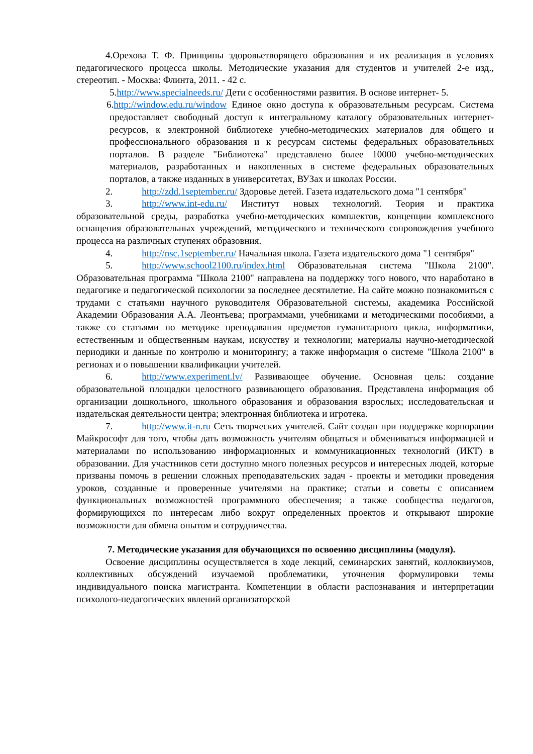4.Орехова Т. Ф. Принципы здоровьетворящего образования и их реализация в условиях педагогического процесса школы. Методические указания для студентов и учителей 2-е изд., стереотип. - Москва: Флинта, 2011. - 42 с.
5.http://www.specialneeds.ru/ Дети с особенностями развития. В основе интернет- 5.
6.http://window.edu.ru/window Единое окно доступа к образовательным ресурсам. Система предоставляет свободный доступ к интегральному каталогу образовательных интернет-ресурсов, к электронной библиотеке учебно-методических материалов для общего и профессионального образования и к ресурсам системы федеральных образовательных порталов. В разделе "Библиотека" представлено более 10000 учебно-методических материалов, разработанных и накопленных в системе федеральных образовательных порталов, а также изданных в университетах, ВУЗах и школах России.
2. http://zdd.1september.ru/ Здоровье детей. Газета издательского дома "1 сентября"
3. http://www.int-edu.ru/ Институт новых технологий. Теория и практика образовательной среды, разработка учебно-методических комплектов, концепции комплексного оснащения образовательных учреждений, методического и технического сопровождения учебного процесса на различных ступенях образовния.
4. http://nsc.1september.ru/ Начальная школа. Газета издательского дома "1 сентября"
5. http://www.school2100.ru/index.html Образовательная система "Школа 2100". Образовательная программа "Школа 2100" направлена на поддержку того нового, что наработано в педагогике и педагогической психологии за последнее десятилетие. На сайте можно познакомиться с трудами с статьями научного руководителя Образовательной системы, академика Российской Академии Образования А.А. Леонтьева; программами, учебниками и методическими пособиями, а также со статьями по методике преподавания предметов гуманитарного цикла, информатики, естественным и общественным наукам, искусству и технологии; материалы научно-методической периодики и данные по контролю и мониторингу; а также информация о системе "Школа 2100" в регионах и о повышении квалификации учителей.
6. http://www.experiment.lv/ Развивающее обучение. Основная цель: создание образовательной площадки целостного развивающего образования. Представлена информация об организации дошкольного, школьного образования и образования взрослых; исследовательская и издательская деятельности центра; электронная библиотека и игротека.
7. http://www.it-n.ru Сеть творческих учителей. Сайт создан при поддержке корпорации Майкрософт для того, чтобы дать возможность учителям общаться и обмениваться информацией и материалами по использованию информационных и коммуникационных технологий (ИКТ) в образовании. Для участников сети доступно много полезных ресурсов и интересных людей, которые призваны помочь в решении сложных преподавательских задач - проекты и методики проведения уроков, созданные и проверенные учителями на практике; статьи и советы с описанием функциональных возможностей программного обеспечения; а также сообщества педагогов, формирующихся по интересам либо вокруг определенных проектов и открывают широкие возможности для обмена опытом и сотрудничества.
7. Методические указания для обучающихся по освоению дисциплины (модуля).
Освоение дисциплины осуществляется в ходе лекций, семинарских занятий, коллоквиумов, коллективных обсуждений изучаемой проблематики, уточнения формулировки темы индивидуального поиска магистранта. Компетенции в области распознавания и интерпретации психолого-педагогических явлений организаторской